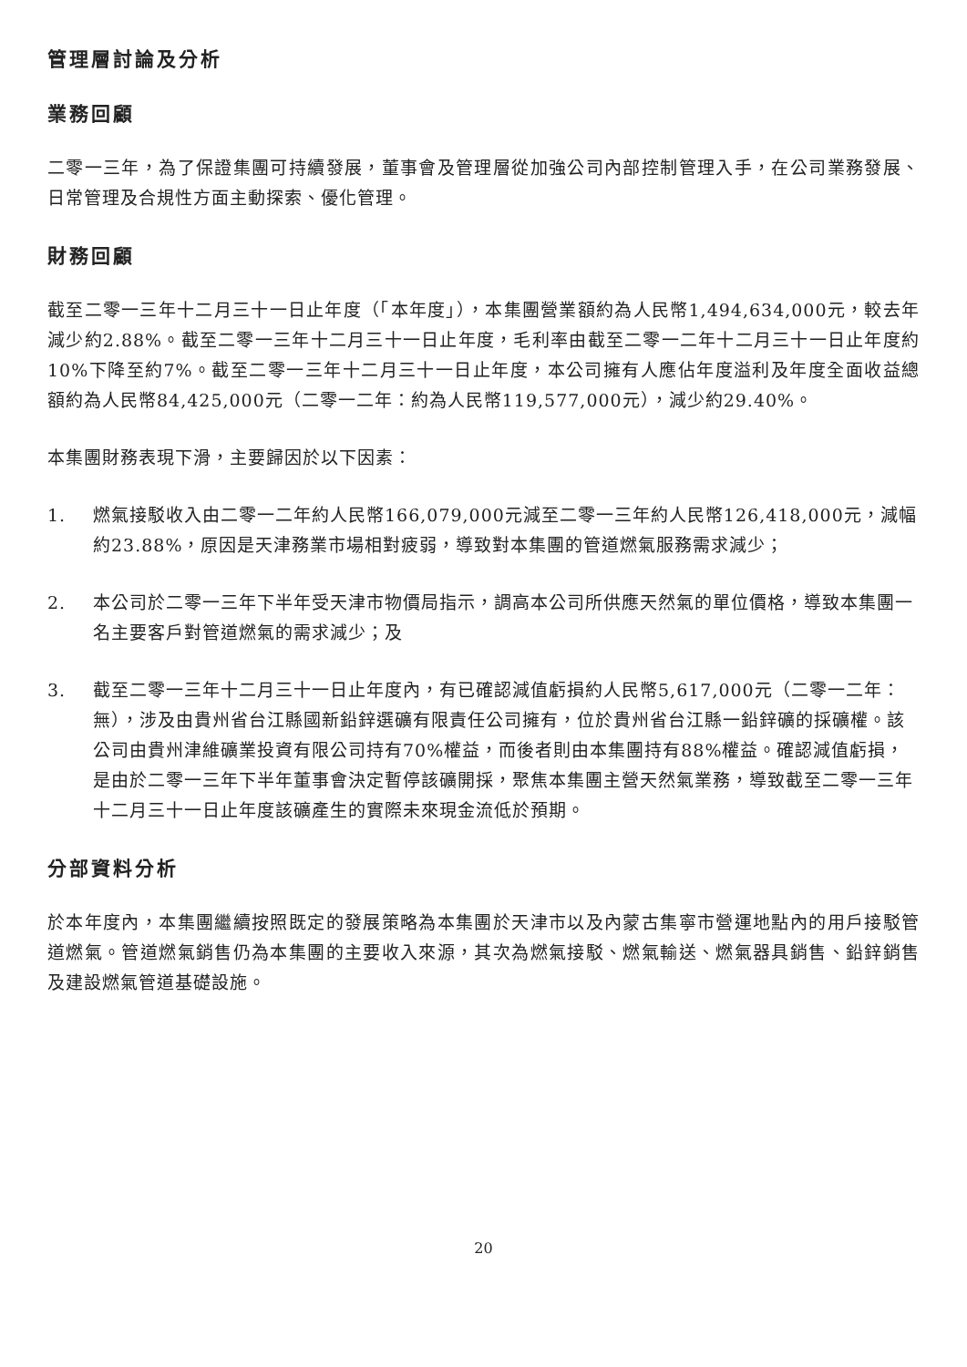管理層討論及分析
業務回顧
二零一三年，為了保證集團可持續發展，董事會及管理層從加強公司內部控制管理入手，在公司業務發展、日常管理及合規性方面主動探索、優化管理。
財務回顧
截至二零一三年十二月三十一日止年度（「本年度」），本集團營業額約為人民幣1,494,634,000元，較去年減少約2.88%。截至二零一三年十二月三十一日止年度，毛利率由截至二零一二年十二月三十一日止年度約10%下降至約7%。截至二零一三年十二月三十一日止年度，本公司擁有人應佔年度溢利及年度全面收益總額約為人民幣84,425,000元（二零一二年：約為人民幣119,577,000元），減少約29.40%。
本集團財務表現下滑，主要歸因於以下因素：
1. 燃氣接駁收入由二零一二年約人民幣166,079,000元減至二零一三年約人民幣126,418,000元，減幅約23.88%，原因是天津務業市場相對疲弱，導致對本集團的管道燃氣服務需求減少；
2. 本公司於二零一三年下半年受天津市物價局指示，調高本公司所供應天然氣的單位價格，導致本集團一名主要客戶對管道燃氣的需求減少；及
3. 截至二零一三年十二月三十一日止年度內，有已確認減值虧損約人民幣5,617,000元（二零一二年：無），涉及由貴州省台江縣國新鉛鋅選礦有限責任公司擁有，位於貴州省台江縣一鉛鋅礦的採礦權。該公司由貴州津維礦業投資有限公司持有70%權益，而後者則由本集團持有88%權益。確認減值虧損，是由於二零一三年下半年董事會決定暫停該礦開採，聚焦本集團主營天然氣業務，導致截至二零一三年十二月三十一日止年度該礦產生的實際未來現金流低於預期。
分部資料分析
於本年度內，本集團繼續按照既定的發展策略為本集團於天津市以及內蒙古集寧市營運地點內的用戶接駁管道燃氣。管道燃氣銷售仍為本集團的主要收入來源，其次為燃氣接駁、燃氣輸送、燃氣器具銷售、鉛鋅銷售及建設燃氣管道基礎設施。
20